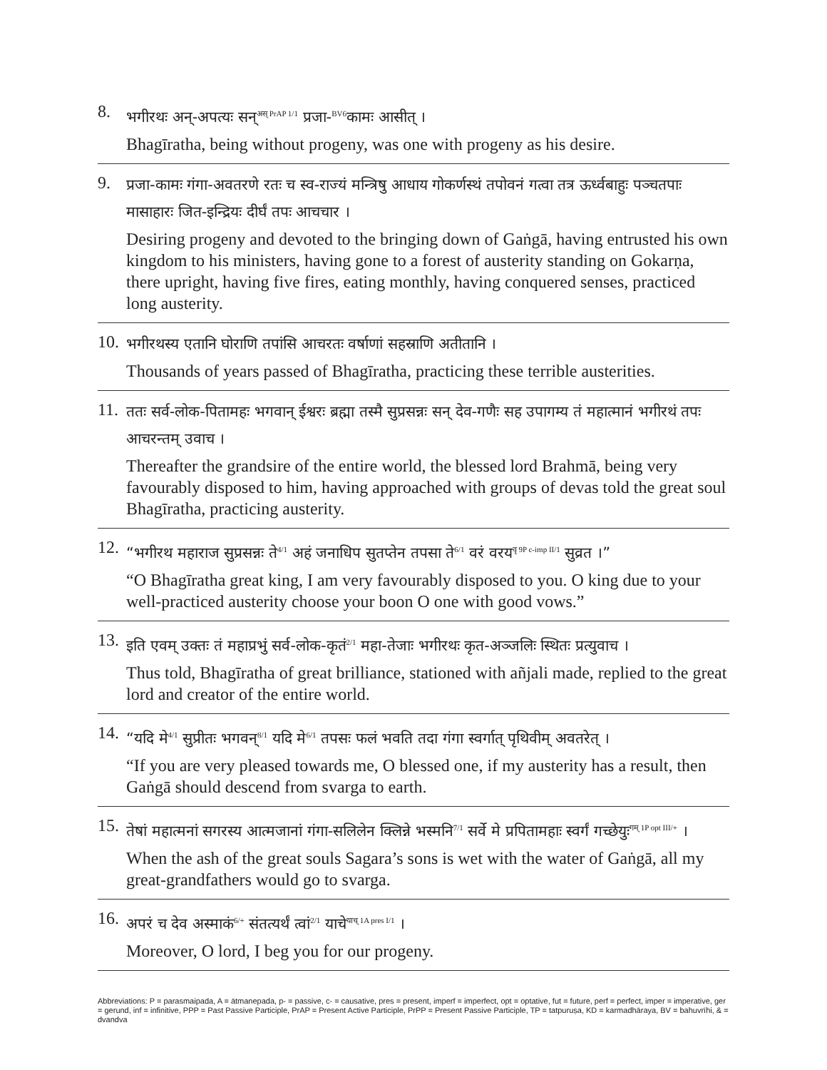8.
भगीरथः अन्-अपत्यः सन्<sup>अस् PrAP 1/1</sup> प्रजा-<sup>BV6</sup>कामः आसीत् ।
Bhagīratha, being without progeny, was one with progeny as his desire.
9.
प्रजा-कामः गंगा-अवतरणे रतः च स्व-राज्यं मन्त्रिषु आधाय गोकर्णस्थं तपोवनं गत्वा तत्र ऊर्ध्वबाहुः पञ्चतपाः मासाहारः जित-इन्द्रियः दीर्घं तपः आचचार ।
Desiring progeny and devoted to the bringing down of Gaṅgā, having entrusted his own kingdom to his ministers, having gone to a forest of austerity standing on Gokarṇa, there upright, having five fires, eating monthly, having conquered senses, practiced long austerity.
10.
भगीरथस्य एतानि घोराणि तपांसि आचरतः वर्षाणां सहस्राणि अतीतानि ।
Thousands of years passed of Bhagīratha, practicing these terrible austerities.
11.
ततः सर्व-लोक-पितामहः भगवान् ईश्वरः ब्रह्मा तस्मै सुप्रसन्नः सन् देव-गणैः सह उपागम्य तं महात्मानं भगीरथं तपः आचरन्तम् उवाच ।
Thereafter the grandsire of the entire world, the blessed lord Brahmā, being very favourably disposed to him, having approached with groups of devas told the great soul Bhagīratha, practicing austerity.
12.
“भगीरथ महाराज सुप्रसन्नः ते<sup>4/1</sup> अहं जनाधिप सुतप्तेन तपसा ते<sup>6/1</sup> वरं वरय<sup>वृ 9P c-imp II/1</sup> सुव्रत ।”
“O Bhagīratha great king, I am very favourably disposed to you. O king due to your well-practiced austerity choose your boon O one with good vows.”
13.
इति एवम् उक्तः तं महाप्रभुं सर्व-लोक-कृतं<sup>2/1</sup> महा-तेजाः भगीरथः कृत-अञ्जलिः स्थितः प्रत्युवाच ।
Thus told, Bhagīratha of great brilliance, stationed with añjali made, replied to the great lord and creator of the entire world.
14.
“यदि मे<sup>4/1</sup> सुप्रीतः भगवन्<sup>8/1</sup> यदि मे<sup>6/1</sup> तपसः फलं भवति तदा गंगा स्वर्गात् पृथिवीम् अवतरेत् ।
“If you are very pleased towards me, O blessed one, if my austerity has a result, then Gaṅgā should descend from svarga to earth.
15.
तेषां महात्मनां सगरस्य आत्मजानां गंगा-सलिलेन क्लिन्ने भस्मनि<sup>7/1</sup> सर्वे मे प्रपितामहाः स्वर्गं गच्छेयुः<sup>गम् 1P opt III/+</sup> ।
When the ash of the great souls Sagara’s sons is wet with the water of Gaṅgā, all my great-grandfathers would go to svarga.
16.
अपरं च देव अस्माकं<sup>6/+</sup> संतत्यर्थं त्वां<sup>2/1</sup> याचे<sup>याच् 1A pres I/1</sup> ।
Moreover, O lord, I beg you for our progeny.
Abbreviations: P = parasmaipada, A = ātmanepada, p- = passive, c- = causative, pres = present, imperf = imperfect, opt = optative, fut = future, perf = perfect, imper = imperative, ger = gerund, inf = infinitive, PPP = Past Passive Participle, PrAP = Present Active Participle, PrPP = Present Passive Participle, TP = tatpuruṣa, KD = karmadhāraya, BV = bahuvrīhi, & = dvandva